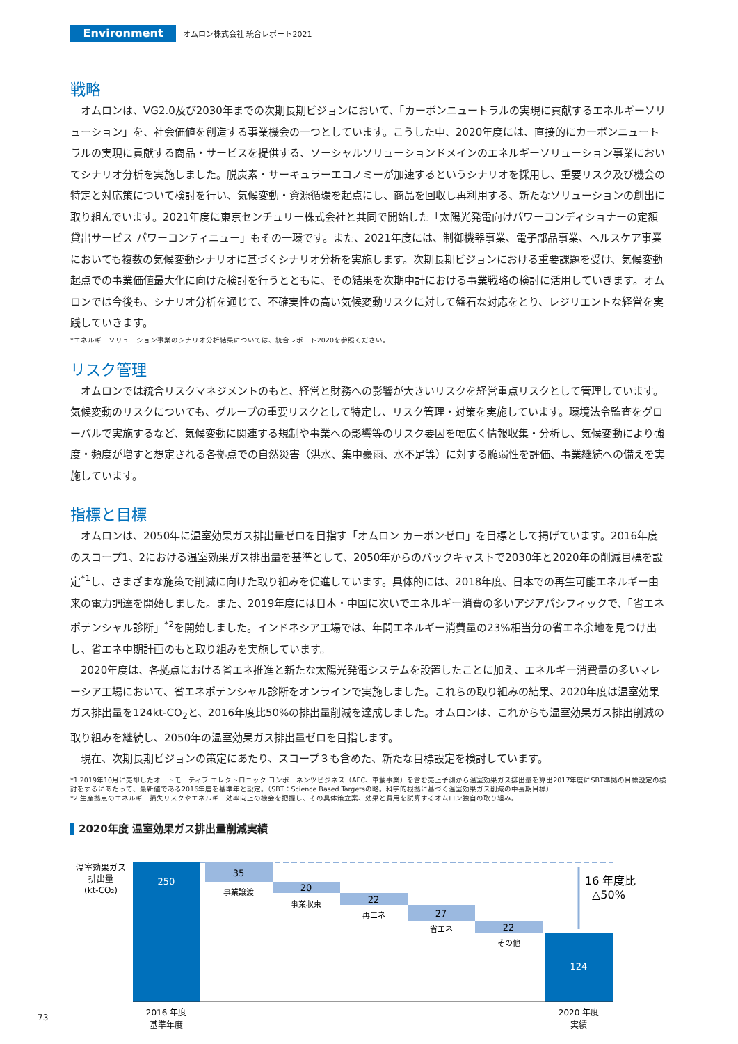Environment
オムロン株式会社 統合レポート2021
戦略
オムロンは、VG2.0及び2030年までの次期長期ビジョンにおいて、「カーボンニュートラルの実現に貢献するエネルギーソリューション」を、社会価値を創造する事業機会の一つとしています。こうした中、2020年度には、直接的にカーボンニュートラルの実現に貢献する商品・サービスを提供する、ソーシャルソリューションドメインのエネルギーソリューション事業においてシナリオ分析を実施しました。脱炭素・サーキュラーエコノミーが加速するというシナリオを採用し、重要リスク及び機会の特定と対応策について検討を行い、気候変動・資源循環を起点にし、商品を回収し再利用する、新たなソリューションの創出に取り組んでいます。2021年度に東京センチュリー株式会社と共同で開始した「太陽光発電向けパワーコンディショナーの定額貸出サービス パワーコンティニュー」もその一環です。また、2021年度には、制御機器事業、電子部品事業、ヘルスケア事業においても複数の気候変動シナリオに基づくシナリオ分析を実施します。次期長期ビジョンにおける重要課題を受け、気候変動起点での事業価値最大化に向けた検討を行うとともに、その結果を次期中計における事業戦略の検討に活用していきます。オムロンでは今後も、シナリオ分析を通じて、不確実性の高い気候変動リスクに対して盤石な対応をとり、レジリエントな経営を実践していきます。
*エネルギーソリューション事業のシナリオ分析結果については、統合レポート2020を参照ください。
リスク管理
オムロンでは統合リスクマネジメントのもと、経営と財務への影響が大きいリスクを経営重点リスクとして管理しています。気候変動のリスクについても、グループの重要リスクとして特定し、リスク管理・対策を実施しています。環境法令監査をグローバルで実施するなど、気候変動に関連する規制や事業への影響等のリスク要因を幅広く情報収集・分析し、気候変動により強度・頻度が増すと想定される各拠点での自然災害（洪水、集中豪雨、水不足等）に対する脆弱性を評価、事業継続への備えを実施しています。
指標と目標
オムロンは、2050年に温室効果ガス排出量ゼロを目指す「オムロン カーボンゼロ」を目標として掲げています。2016年度のスコープ1、2における温室効果ガス排出量を基準として、2050年からのバックキャストで2030年と2020年の削減目標を設定<sup>*1</sup>し、さまざまな施策で削減に向けた取り組みを促進しています。具体的には、2018年度、日本での再生可能エネルギー由来の電力調達を開始しました。また、2019年度には日本・中国に次いでエネルギー消費の多いアジアパシフィックで、「省エネポテンシャル診断」<sup>*2</sup>を開始しました。インドネシア工場では、年間エネルギー消費量の23%相当分の省エネ余地を見つけ出し、省エネ中期計画のもと取り組みを実施しています。
2020年度は、各拠点における省エネ推進と新たな太陽光発電システムを設置したことに加え、エネルギー消費量の多いマレーシア工場において、省エネポテンシャル診断をオンラインで実施しました。これらの取り組みの結果、2020年度は温室効果ガス排出量を124kt-CO<sub>2</sub>と、2016年度比50%の排出量削減を達成しました。オムロンは、これからも温室効果ガス排出削減の取り組みを継続し、2050年の温室効果ガス排出量ゼロを目指します。
現在、次期長期ビジョンの策定にあたり、スコープ３も含めた、新たな目標設定を検討しています。
*1 2019年10月に売却したオートモーティブ エレクトロニック コンポーネンツビジネス（AEC、車載事業）を含む売上予測から温室効果ガス排出量を算出2017年度にSBT準拠の目標設定の検討をするにあたって、最新値である2016年度を基準年と設定。（SBT：Science Based Targetsの略。科学的根拠に基づく温室効果ガス削減の中長期目標）
*2 生産拠点のエネルギー損失リスクやエネルギー効率向上の機会を把握し、その具体策立案、効果と費用を試算するオムロン独自の取り組み。
2020年度 温室効果ガス排出量削減実績
温室効果ガス
排出量
(kt-CO₂)
250
35
事業譲渡
20
事業収束
22
再エネ
27
省エネ
22
その他
124
16 年度比
△50%
2016 年度
基準年度
2020 年度
実績
73